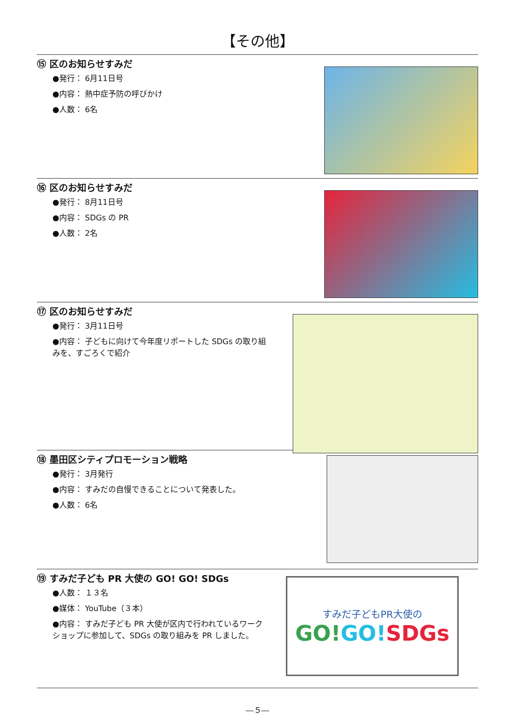【その他】
⑮ 区のお知らせすみだ
●発行： 6月11日号
●内容： 熱中症予防の呼びかけ
●人数： 6名
⑯ 区のお知らせすみだ
●発行： 8月11日号
●内容： SDGs の PR
●人数： 2名
⑰ 区のお知らせすみだ
●発行： 3月11日号
●内容： 子どもに向けて今年度リポートした SDGs の取り組みを、すごろくで紹介
⑱ 墨田区シティプロモーション戦略
●発行： 3月発行
●内容： すみだの自慢できることについて発表した。
●人数： 6名
⑲ すみだ子ども PR 大使の GO! GO! SDGs
●人数： １３名
●媒体： YouTube（３本）
●内容： すみだ子ども PR 大使が区内で行われているワークショップに参加して、SDGs の取り組みを PR しました。
すみだ子どもPR大使の
GO!GO!SDGs
―５―